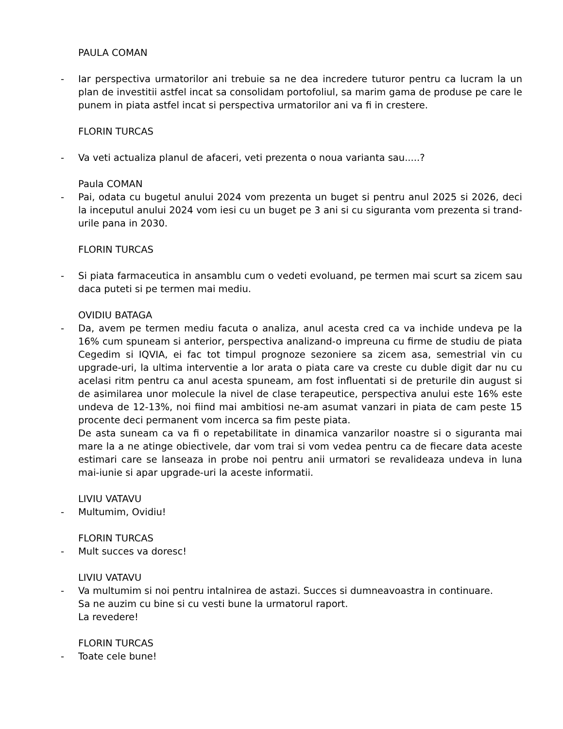PAULA COMAN
- Iar perspectiva urmatorilor ani trebuie sa ne dea incredere tuturor pentru ca lucram la un plan de investitii astfel incat sa consolidam portofoliul, sa marim gama de produse pe care le punem in piata astfel incat si perspectiva urmatorilor ani va fi in crestere.
FLORIN TURCAS
- Va veti actualiza planul de afaceri, veti prezenta o noua varianta sau.....?
Paula COMAN
- Pai, odata cu bugetul anului 2024 vom prezenta un buget si pentru anul 2025 si 2026, deci la inceputul anului 2024 vom iesi cu un buget pe 3 ani si cu siguranta vom prezenta si trand-urile pana in 2030.
FLORIN TURCAS
- Si piata farmaceutica in ansamblu cum o vedeti evoluand, pe termen mai scurt sa zicem sau daca puteti si pe termen mai mediu.
OVIDIU BATAGA
- Da, avem pe termen mediu facuta o analiza, anul acesta cred ca va inchide undeva pe la 16% cum spuneam si anterior, perspectiva analizand-o impreuna cu firme de studiu de piata Cegedim si IQVIA, ei fac tot timpul prognoze sezoniere sa zicem asa, semestrial vin cu upgrade-uri, la ultima interventie a lor arata o piata care va creste cu duble digit dar nu cu acelasi ritm pentru ca anul acesta spuneam, am fost influentati si de preturile din august si de asimilarea unor molecule la nivel de clase terapeutice, perspectiva anului este 16% este undeva de 12-13%, noi fiind mai ambitiosi ne-am asumat vanzari in piata de cam peste 15 procente deci permanent vom incerca sa fim peste piata.
De asta suneam ca va fi o repetabilitate in dinamica vanzarilor noastre si o siguranta mai mare la a ne atinge obiectivele, dar vom trai si vom vedea pentru ca de fiecare data aceste estimari care se lanseaza in probe noi pentru anii urmatori se revalideaza undeva in luna mai-iunie si apar upgrade-uri la aceste informatii.
LIVIU VATAVU
- Multumim, Ovidiu!
FLORIN TURCAS
- Mult succes va doresc!
LIVIU VATAVU
- Va multumim si noi pentru intalnirea de astazi. Succes si dumneavoastra in continuare.
Sa ne auzim cu bine si cu vesti bune la urmatorul raport.
La revedere!
FLORIN TURCAS
- Toate cele bune!